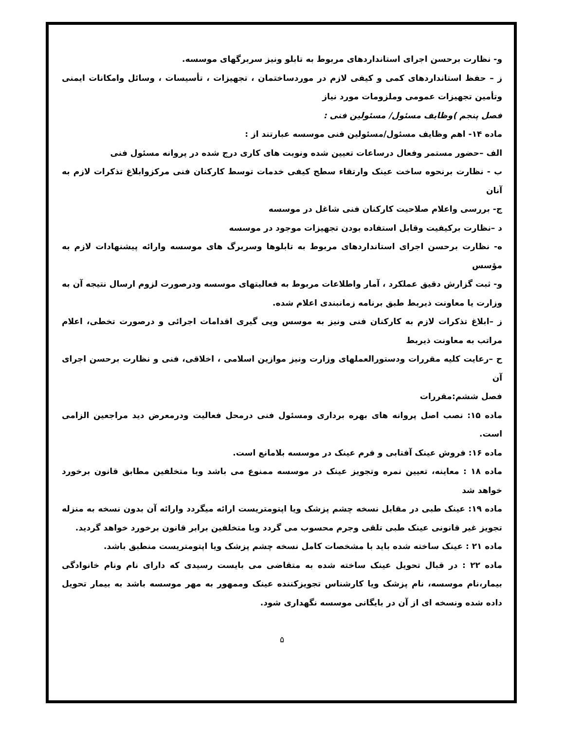و- نظارت برحسن اجرای استانداردهای مربوط به تابلو ونیز سربرگهای موسسه.
ز – حفظ استانداردهای کمی و کیفی لازم در موردساختمان ، تجهیزات ، تأسیسات ، وسائل وامکانات ایمنی وتأمین تجهیزات عمومی وملزومات مورد نیاز
فصل پنجم )وظایف مسئول/ مسئولین فنی :
ماده ۱۴- اهم وظایف مسئول/مسئولین فنی موسسه عبارتند از :
الف –حضور مستمر وفعال درساعات تعیین شده ونوبت های کاری درج شده در پروانه مسئول فنی
ب - نظارت برنحوه ساخت عینک وارتقاء سطح کیفی خدمات توسط کارکنان فنی مرکزوابلاغ تذکرات لازم به آنان
ج- بررسی واعلام صلاحیت کارکنان فنی شاغل در موسسه
د –نظارت برکیفیت وقابل استفاده بودن تجهیزات موجود در موسسه
ه- نظارت برحسن اجرای استانداردهای مربوط به تابلوها وسربرگ های موسسه وارائه پیشنهادات لازم به مؤسس
و- ثبت گزارش دقیق عملکرد ، آمار واطلاعات مربوط به فعالیتهای موسسه ودرصورت لزوم ارسال نتیجه آن به وزارت یا معاونت ذیربط طبق برنامه زمانبندی اعلام شده.
ز –ابلاغ تذکرات لازم به کارکنان فنی ونیز به موسس وپی گیری اقدامات اجرائی و درصورت تخطی، اعلام مراتب به معاونت ذیربط
ح –رعایت کلیه مقررات ودستورالعملهای وزارت ونیز موازین اسلامی ، اخلاقی، فنی و نظارت برحسن اجرای آن
فصل ششم:مقررات
ماده ۱۵: نصب اصل پروانه های بهره برداری ومسئول فنی درمحل فعالیت ودرمعرض دید مراجعین الزامی است.
ماده ۱۶: فروش عینک آفتابی و فرم عینک در موسسه بلامانع است.
ماده ۱۸ : معاینه، تعیین نمره وتجویز عینک در موسسه ممنوع می باشد وبا متخلفین مطابق قانون برخورد خواهد شد
ماده ۱۹: عینک طبی در مقابل نسخه چشم پزشک ویا اپتومتریست ارائه میگردد وارائه آن بدون نسخه به منزله تجویز غیر قانونی عینک طبی تلقی وجرم محسوب می گردد وبا متخلفین برابر قانون برخورد خواهد گردید.
ماده ۲۱ : عینک ساخته شده باید با مشخصات کامل نسخه چشم پزشک ویا اپتومتریست منطبق باشد.
ماده ۲۲ : در قبال تحویل عینک ساخته شده به متقاضی می بایست رسیدی که دارای نام ونام خانوادگی بیمار،نام موسسه، نام پزشک ویا کارشناس تجویزکننده عینک وممهور به مهر موسسه باشد به بیمار تحویل داده شده ونسخه ای از آن در بایگانی موسسه نگهداری شود.
۵